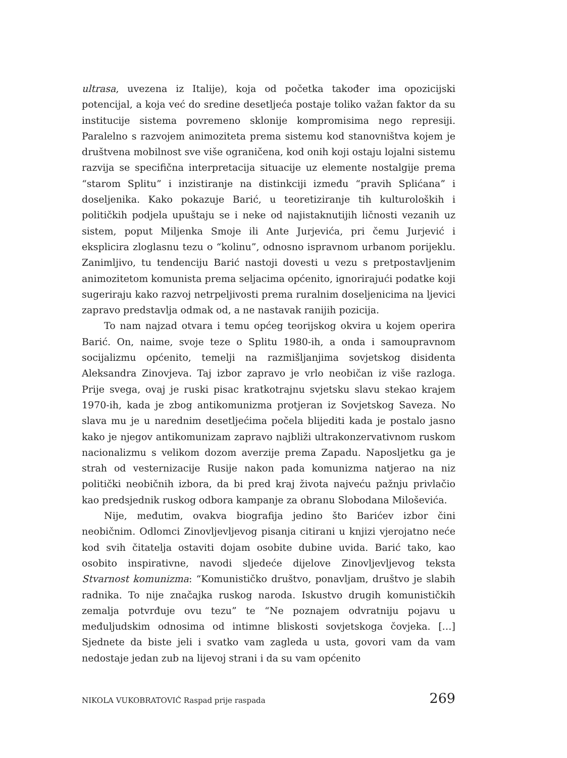ultrasa, uvezena iz Italije), koja od početka također ima opozicijski potencijal, a koja već do sredine desetljeća postaje toliko važan faktor da su institucije sistema povremeno sklonije kompromisima nego represiji. Paralelno s razvojem animoziteta prema sistemu kod stanovništva kojem je društvena mobilnost sve više ograničena, kod onih koji ostaju lojalni sistemu razvija se specifična interpretacija situacije uz elemente nostalgije prema “starom Splitu” i inzistiranje na distinkciji između “pravih Splićana” i doseljenika. Kako pokazuje Barić, u teoretiziranje tih kulturoloških i političkih podjela upuštaju se i neke od najistaknutijih ličnosti vezanih uz sistem, poput Miljenka Smoje ili Ante Jurjevića, pri čemu Jurjević i eksplicira zloglasnu tezu o “kolinu”, odnosno ispravnom urbanom porijeklu. Zanimljivo, tu tendenciju Barić nastoji dovesti u vezu s pretpostavljenim animozitetom komunista prema seljacima općenito, ignorirajući podatke koji sugeriraju kako razvoj netrpeljivosti prema ruralnim doseljenicima na ljevici zapravo predstavlja odmak od, a ne nastavak ranijih pozicija.
To nam najzad otvara i temu općeg teorijskog okvira u kojem operira Barić. On, naime, svoje teze o Splitu 1980-ih, a onda i samoupravnom socijalizmu općenito, temelji na razmišljanjima sovjetskog disidenta Aleksandra Zinovjeva. Taj izbor zapravo je vrlo neobičan iz više razloga. Prije svega, ovaj je ruski pisac kratkotrajnu svjetsku slavu stekao krajem 1970-ih, kada je zbog antikomunizma protjeran iz Sovjetskog Saveza. No slava mu je u narednim desetljećima počela blijediti kada je postalo jasno kako je njegov antikomunizam zapravo najbliži ultrakonzervativnom ruskom nacionalizmu s velikom dozom averzije prema Zapadu. Naposljetku ga je strah od vesternizacije Rusije nakon pada komunizma natjerao na niz politički neobičnih izbora, da bi pred kraj života najveću pažnju privlačio kao predsjednik ruskog odbora kampanje za obranu Slobodana Miloševića.
Nije, međutim, ovakva biografija jedino što Barićev izbor čini neobičnim. Odlomci Zinovljevljevog pisanja citirani u knjizi vjerojatno neće kod svih čitatelja ostaviti dojam osobite dubine uvida. Barić tako, kao osobito inspirativne, navodi sljedeće dijelove Zinovljevljevog teksta Stvarnost komunizma: “Komunističko društvo, ponavljam, društvo je slabih radnika. To nije značajka ruskog naroda. Iskustvo drugih komunističkih zemalja potvrđuje ovu tezu” te “Ne poznajem odvratniju pojavu u međuljudskim odnosima od intimne bliskosti sovjetskoga čovjeka. […] Sjednete da biste jeli i svatko vam zagleda u usta, govori vam da vam nedostaje jedan zub na lijevoj strani i da su vam općenito
NIKOLA VUKOBRATOVIĆ Raspad prije raspada 269